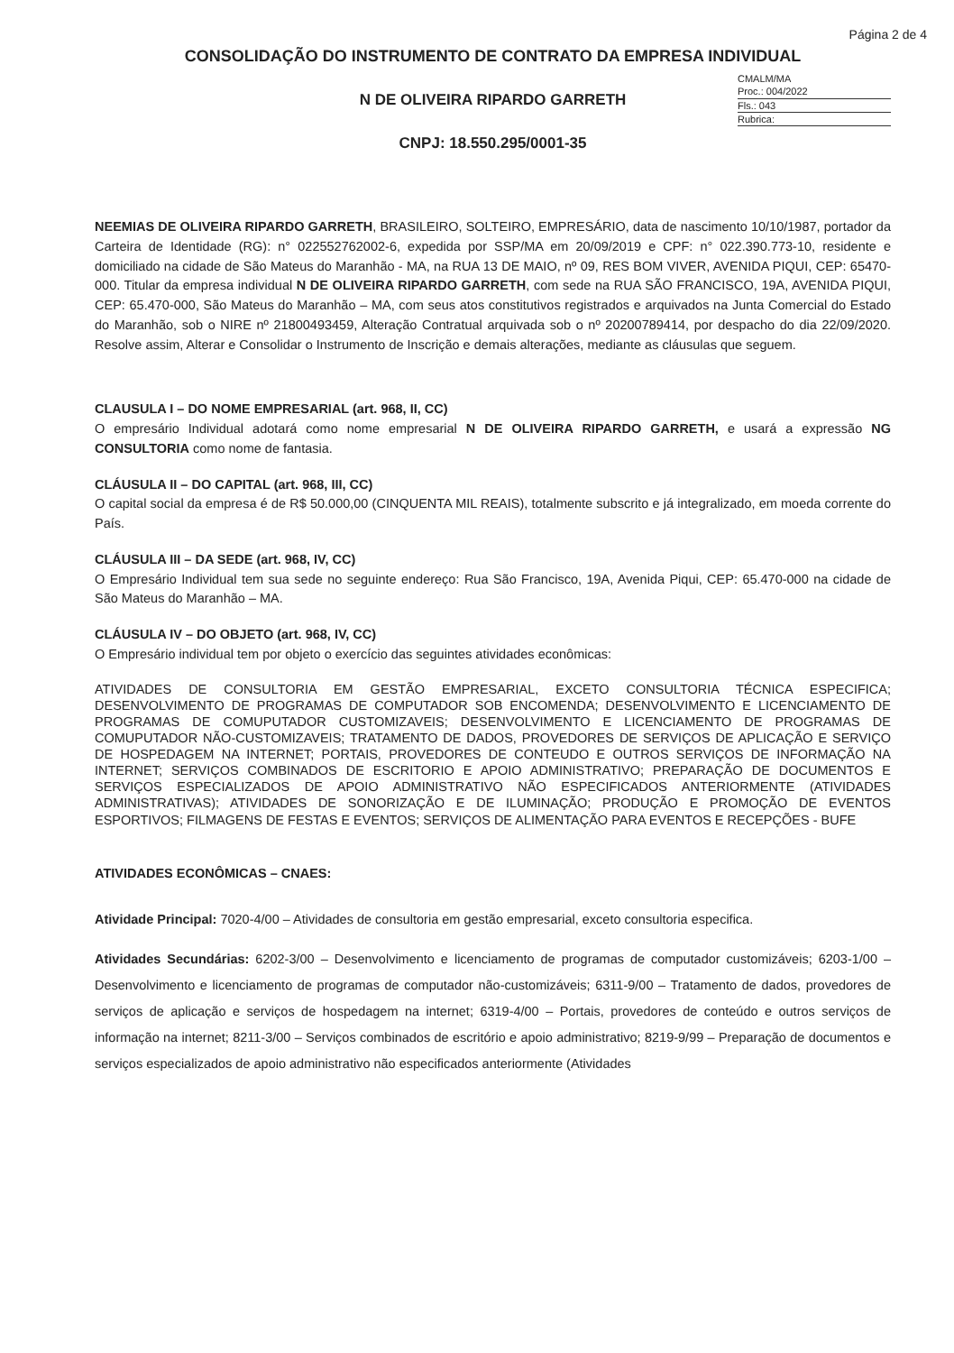Página 2 de 4
CONSOLIDAÇÃO DO INSTRUMENTO DE CONTRATO DA EMPRESA INDIVIDUAL
CMALM/MA
Proc.: 004/2022
Fls.: 043
Rubrica:
N DE OLIVEIRA RIPARDO GARRETH
CNPJ: 18.550.295/0001-35
NEEMIAS DE OLIVEIRA RIPARDO GARRETH, BRASILEIRO, SOLTEIRO, EMPRESÁRIO, data de nascimento 10/10/1987, portador da Carteira de Identidade (RG): n° 022552762002-6, expedida por SSP/MA em 20/09/2019 e CPF: n° 022.390.773-10, residente e domiciliado na cidade de São Mateus do Maranhão - MA, na RUA 13 DE MAIO, nº 09, RES BOM VIVER, AVENIDA PIQUI, CEP: 65470-000. Titular da empresa individual N DE OLIVEIRA RIPARDO GARRETH, com sede na RUA SÃO FRANCISCO, 19A, AVENIDA PIQUI, CEP: 65.470-000, São Mateus do Maranhão – MA, com seus atos constitutivos registrados e arquivados na Junta Comercial do Estado do Maranhão, sob o NIRE nº 21800493459, Alteração Contratual arquivada sob o nº 20200789414, por despacho do dia 22/09/2020. Resolve assim, Alterar e Consolidar o Instrumento de Inscrição e demais alterações, mediante as cláusulas que seguem.
CLAUSULA I – DO NOME EMPRESARIAL (art. 968, II, CC)
O empresário Individual adotará como nome empresarial N DE OLIVEIRA RIPARDO GARRETH, e usará a expressão NG CONSULTORIA como nome de fantasia.
CLÁUSULA II – DO CAPITAL (art. 968, III, CC)
O capital social da empresa é de R$ 50.000,00 (CINQUENTA MIL REAIS), totalmente subscrito e já integralizado, em moeda corrente do País.
CLÁUSULA III – DA SEDE (art. 968, IV, CC)
O Empresário Individual tem sua sede no seguinte endereço: Rua São Francisco, 19A, Avenida Piqui, CEP: 65.470-000 na cidade de São Mateus do Maranhão – MA.
CLÁUSULA IV – DO OBJETO (art. 968, IV, CC)
O Empresário individual tem por objeto o exercício das seguintes atividades econômicas:
ATIVIDADES DE CONSULTORIA EM GESTÃO EMPRESARIAL, EXCETO CONSULTORIA TÉCNICA ESPECIFICA; DESENVOLVIMENTO DE PROGRAMAS DE COMPUTADOR SOB ENCOMENDA; DESENVOLVIMENTO E LICENCIAMENTO DE PROGRAMAS DE COMUPUTADOR CUSTOMIZAVEIS; DESENVOLVIMENTO E LICENCIAMENTO DE PROGRAMAS DE COMUPUTADOR NÃO-CUSTOMIZAVEIS; TRATAMENTO DE DADOS, PROVEDORES DE SERVIÇOS DE APLICAÇÃO E SERVIÇO DE HOSPEDAGEM NA INTERNET; PORTAIS, PROVEDORES DE CONTEUDO E OUTROS SERVIÇOS DE INFORMAÇÃO NA INTERNET; SERVIÇOS COMBINADOS DE ESCRITORIO E APOIO ADMINISTRATIVO; PREPARAÇÃO DE DOCUMENTOS E SERVIÇOS ESPECIALIZADOS DE APOIO ADMINISTRATIVO NÃO ESPECIFICADOS ANTERIORMENTE (ATIVIDADES ADMINISTRATIVAS); ATIVIDADES DE SONORIZAÇÃO E DE ILUMINAÇÃO; PRODUÇÃO E PROMOÇÃO DE EVENTOS ESPORTIVOS; FILMAGENS DE FESTAS E EVENTOS; SERVIÇOS DE ALIMENTAÇÃO PARA EVENTOS E RECEPÇÕES - BUFE
ATIVIDADES ECONÔMICAS – CNAES:
Atividade Principal: 7020-4/00 – Atividades de consultoria em gestão empresarial, exceto consultoria especifica.
Atividades Secundárias: 6202-3/00 – Desenvolvimento e licenciamento de programas de computador customizáveis; 6203-1/00 – Desenvolvimento e licenciamento de programas de computador não-customizáveis; 6311-9/00 – Tratamento de dados, provedores de serviços de aplicação e serviços de hospedagem na internet; 6319-4/00 – Portais, provedores de conteúdo e outros serviços de informação na internet; 8211-3/00 – Serviços combinados de escritório e apoio administrativo; 8219-9/99 – Preparação de documentos e serviços especializados de apoio administrativo não especificados anteriormente (Atividades